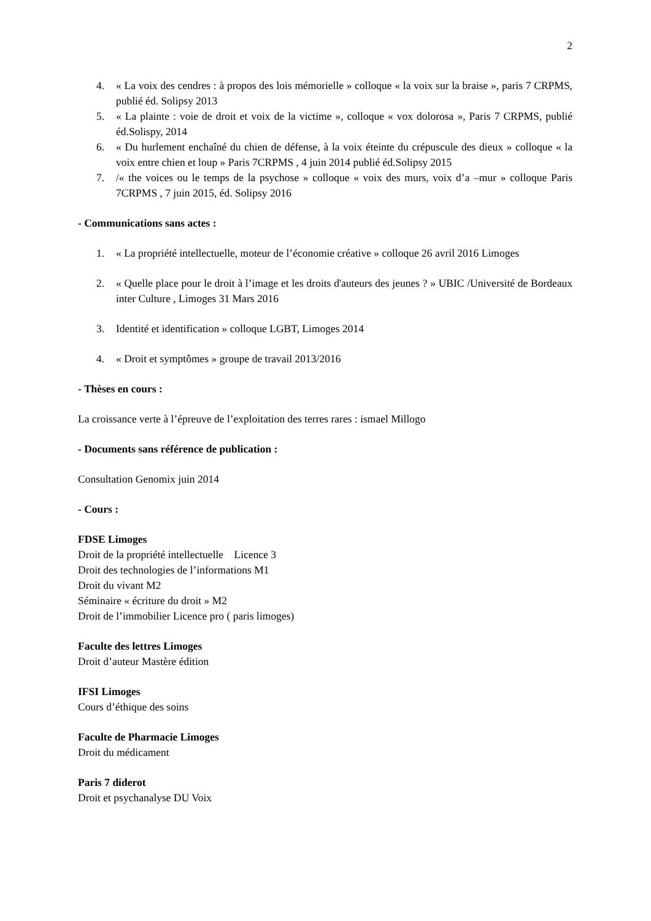2
4. « La voix des cendres : à propos des lois mémorielle » colloque « la voix sur la braise », paris 7 CRPMS, publié éd. Solipsy 2013
5. « La plainte : voie de droit et voix de la victime », colloque « vox dolorosa », Paris 7 CRPMS, publié éd.Solispy, 2014
6. « Du hurlement enchaîné du chien de défense, à la voix éteinte du crépuscule des dieux » colloque « la voix entre chien et loup » Paris 7CRPMS , 4 juin 2014 publié éd.Solipsy 2015
7. /« the voices ou le temps de la psychose » colloque « voix des murs, voix d’a –mur » colloque Paris 7CRPMS , 7 juin 2015, éd. Solipsy 2016
- Communications sans actes :
1. « La propriété intellectuelle, moteur de l’économie créative » colloque 26 avril 2016 Limoges
2. « Quelle place pour le droit à l’image et les droits d'auteurs des jeunes ? » UBIC /Université de Bordeaux inter Culture , Limoges 31 Mars 2016
3. Identité et identification » colloque LGBT, Limoges 2014
4. « Droit et symptômes » groupe de travail 2013/2016
- Thèses en cours :
La croissance verte à l’épreuve de l’exploitation des terres rares : ismael Millogo
- Documents sans référence de publication :
Consultation Genomix juin 2014
- Cours :
FDSE Limoges
Droit de la propriété intellectuelle Licence 3
Droit des technologies de l’informations M1
Droit du vivant M2
Séminaire « écriture du droit » M2
Droit de l’immobilier Licence pro ( paris limoges)
Faculte des lettres Limoges
Droit d’auteur Mastère édition
IFSI Limoges
Cours d’éthique des soins
Faculte de Pharmacie Limoges
Droit du médicament
Paris 7 diderot
Droit et psychanalyse DU Voix